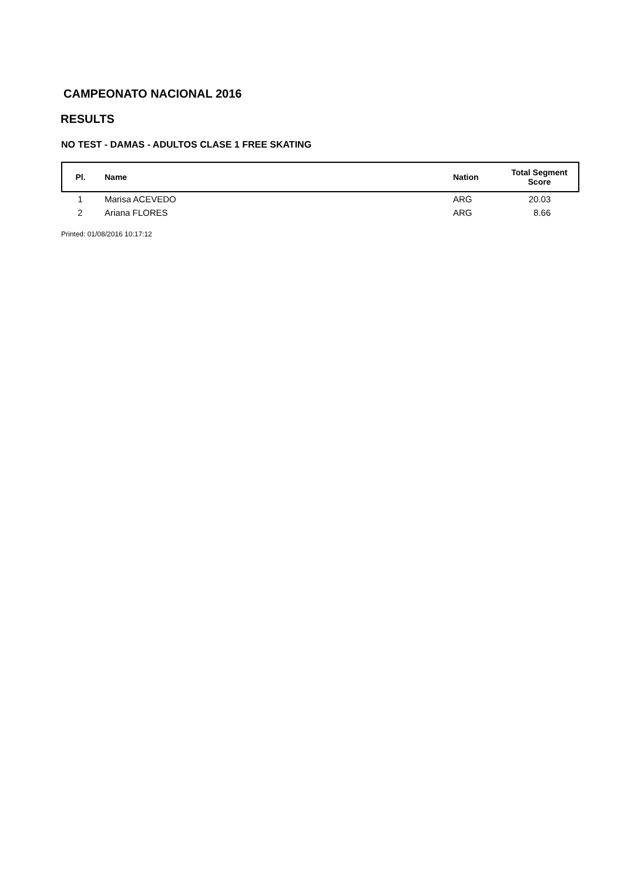CAMPEONATO NACIONAL 2016
RESULTS
NO TEST - DAMAS - ADULTOS CLASE 1 FREE SKATING
| Pl. | Name | Nation | Total Segment Score |
| --- | --- | --- | --- |
| 1 | Marisa ACEVEDO | ARG | 20.03 |
| 2 | Ariana FLORES | ARG | 8.66 |
Printed: 01/08/2016 10:17:12